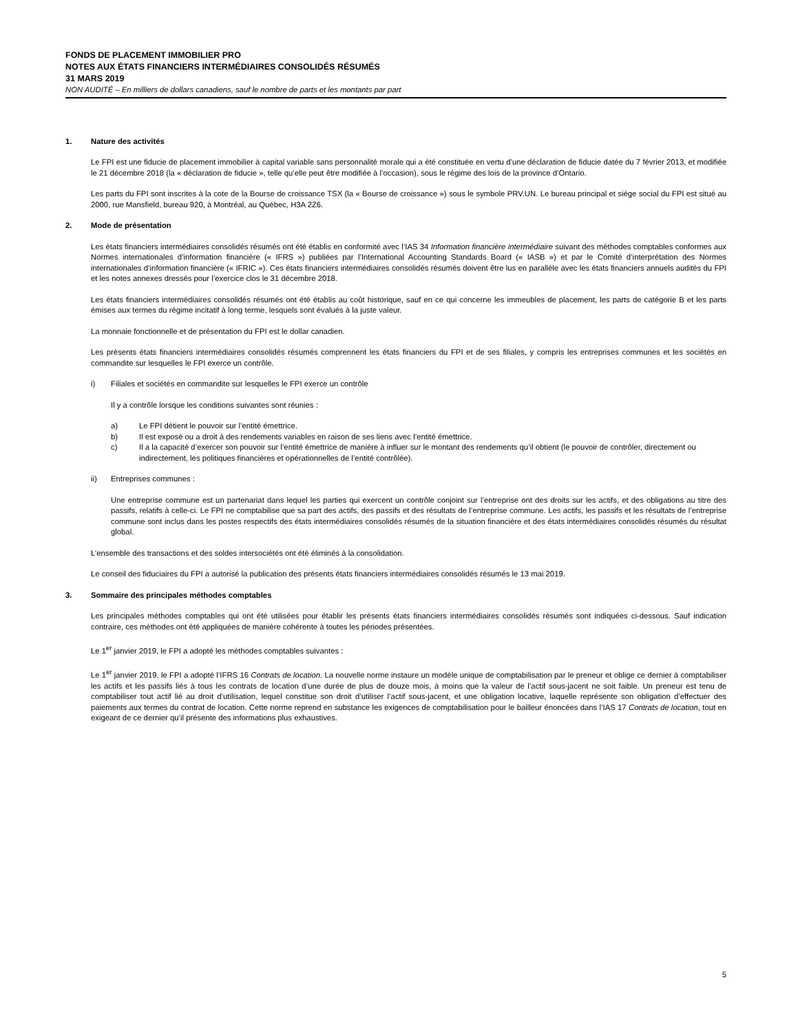FONDS DE PLACEMENT IMMOBILIER PRO
NOTES AUX ÉTATS FINANCIERS INTERMÉDIAIRES CONSOLIDÉS RÉSUMÉS
31 MARS 2019
NON AUDITÉ – En milliers de dollars canadiens, sauf le nombre de parts et les montants par part
1. Nature des activités
Le FPI est une fiducie de placement immobilier à capital variable sans personnalité morale qui a été constituée en vertu d’une déclaration de fiducie datée du 7 février 2013, et modifiée le 21 décembre 2018 (la « déclaration de fiducie », telle qu’elle peut être modifiée à l’occasion), sous le régime des lois de la province d’Ontario.
Les parts du FPI sont inscrites à la cote de la Bourse de croissance TSX (la « Bourse de croissance ») sous le symbole PRV.UN. Le bureau principal et siège social du FPI est situé au 2000, rue Mansfield, bureau 920, à Montréal, au Québec, H3A 2Z6.
2. Mode de présentation
Les états financiers intermédiaires consolidés résumés ont été établis en conformité avec l’IAS 34 Information financière intermédiaire suivant des méthodes comptables conformes aux Normes internationales d’information financière (« IFRS ») publiées par l’International Accounting Standards Board (« IASB ») et par le Comité d’interprétation des Normes internationales d’information financière (« IFRIC »). Ces états financiers intermédiaires consolidés résumés doivent être lus en parallèle avec les états financiers annuels audités du FPI et les notes annexes dressés pour l’exercice clos le 31 décembre 2018.
Les états financiers intermédiaires consolidés résumés ont été établis au coût historique, sauf en ce qui concerne les immeubles de placement, les parts de catégorie B et les parts émises aux termes du régime incitatif à long terme, lesquels sont évalués à la juste valeur.
La monnaie fonctionnelle et de présentation du FPI est le dollar canadien.
Les présents états financiers intermédiaires consolidés résumés comprennent les états financiers du FPI et de ses filiales, y compris les entreprises communes et les sociétés en commandite sur lesquelles le FPI exerce un contrôle.
i) Filiales et sociétés en commandite sur lesquelles le FPI exerce un contrôle
Il y a contrôle lorsque les conditions suivantes sont réunies :
a) Le FPI détient le pouvoir sur l’entité émettrice.
b) Il est exposé ou a droit à des rendements variables en raison de ses liens avec l’entité émettrice.
c) Il a la capacité d’exercer son pouvoir sur l’entité émettrice de manière à influer sur le montant des rendements qu’il obtient (le pouvoir de contrôler, directement ou indirectement, les politiques financières et opérationnelles de l’entité contrôlée).
ii) Entreprises communes :
Une entreprise commune est un partenariat dans lequel les parties qui exercent un contrôle conjoint sur l’entreprise ont des droits sur les actifs, et des obligations au titre des passifs, relatifs à celle-ci. Le FPI ne comptabilise que sa part des actifs, des passifs et des résultats de l’entreprise commune. Les actifs, les passifs et les résultats de l’entreprise commune sont inclus dans les postes respectifs des états intermédiaires consolidés résumés de la situation financière et des états intermédiaires consolidés résumés du résultat global.
L’ensemble des transactions et des soldes intersociétés ont été éliminés à la consolidation.
Le conseil des fiduciaires du FPI a autorisé la publication des présents états financiers intermédiaires consolidés résumés le 13 mai 2019.
3. Sommaire des principales méthodes comptables
Les principales méthodes comptables qui ont été utilisées pour établir les présents états financiers intermédiaires consolidés résumés sont indiquées ci-dessous. Sauf indication contraire, ces méthodes ont été appliquées de manière cohérente à toutes les périodes présentées.
Le 1<sup>er</sup> janvier 2019, le FPI a adopté les méthodes comptables suivantes :
Le 1<sup>er</sup> janvier 2019, le FPI a adopté l’IFRS 16 Contrats de location. La nouvelle norme instaure un modèle unique de comptabilisation par le preneur et oblige ce dernier à comptabiliser les actifs et les passifs liés à tous les contrats de location d’une durée de plus de douze mois, à moins que la valeur de l’actif sous-jacent ne soit faible. Un preneur est tenu de comptabiliser tout actif lié au droit d’utilisation, lequel constitue son droit d’utiliser l’actif sous-jacent, et une obligation locative, laquelle représente son obligation d’effectuer des paiements aux termes du contrat de location. Cette norme reprend en substance les exigences de comptabilisation pour le bailleur énoncées dans l’IAS 17 Contrats de location, tout en exigeant de ce dernier qu’il présente des informations plus exhaustives.
5